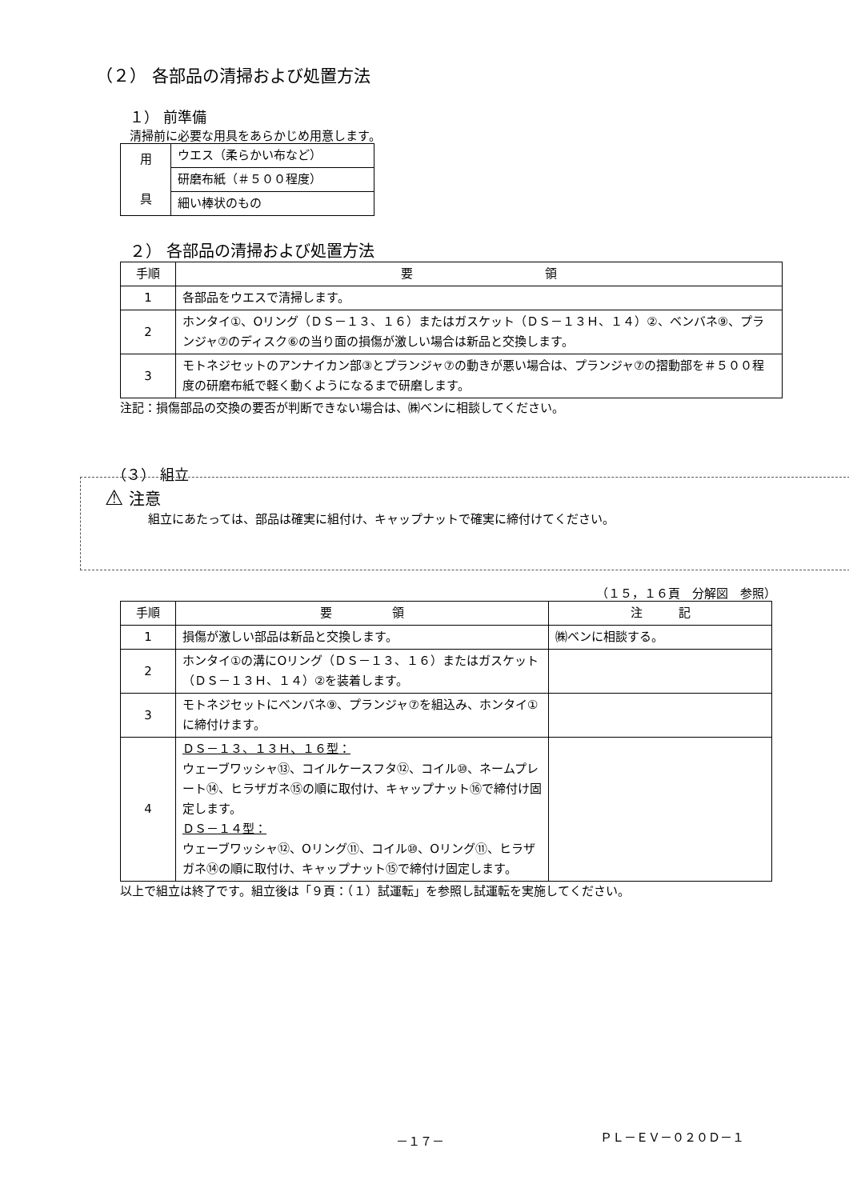（２） 各部品の清掃および処置方法
１） 前準備
清掃前に必要な用具をあらかじめ用意します。
| 用 具 | ウエス（柔らかい布など） |
| | 研磨布紙（＃５００程度） |
| | 細い棒状のもの |
２） 各部品の清掃および処置方法
| 手順 | 要 領 |
| --- | --- |
| 1 | 各部品をウエスで清掃します。 |
| 2 | ホンタイ①、Oリング（ＤＳ－１３、１６）またはガスケット（ＤＳ－１３Ｈ、１４）②、ベンバネ⑨、プランジャ⑦のディスク⑥の当り面の損傷が激しい場合は新品と交換します。 |
| 3 | モトネジセットのアンナイカン部③とプランジャ⑦の動きが悪い場合は、プランジャ⑦の摺動部を＃５００程度の研磨布紙で軽く動くようになるまで研磨します。 |
注記：損傷部品の交換の要否が判断できない場合は、㈱ベンに相談してください。
（３） 組立
⚠ 注意
組立にあたっては、部品は確実に組付け、キャップナットで確実に締付けてください。
（１５，１６頁　分解図　参照）
| 手順 | 要 領 | 注 記 |
| --- | --- | --- |
| 1 | 損傷が激しい部品は新品と交換します。 | ㈱ベンに相談する。 |
| 2 | ホンタイ①の溝にOリング（ＤＳ－１３、１６）またはガスケット（ＤＳ－１３Ｈ、１４）②を装着します。 | |
| 3 | モトネジセットにベンバネ⑨、プランジャ⑦を組込み、ホンタイ①に締付けます。 | |
| 4 | ＤＳ－１３、１３Ｈ、１６型： ウェーブワッシャ⑬、コイルケースフタ⑫、コイル⑩、ネームプレート⑭、ヒラザガネ⑮の順に取付け、キャップナット⑯で締付け固定します。 ＤＳ－１４型： ウェーブワッシャ⑫、Oリング⑪、コイル⑩、Oリング⑪、ヒラザガネ⑭の順に取付け、キャップナット⑮で締付け固定します。 | |
以上で組立は終了です。組立後は「９頁：（１）試運転」を参照し試運転を実施してください。
－１７－ ＰＬ－ＥＶ－０２０Ｄ－１